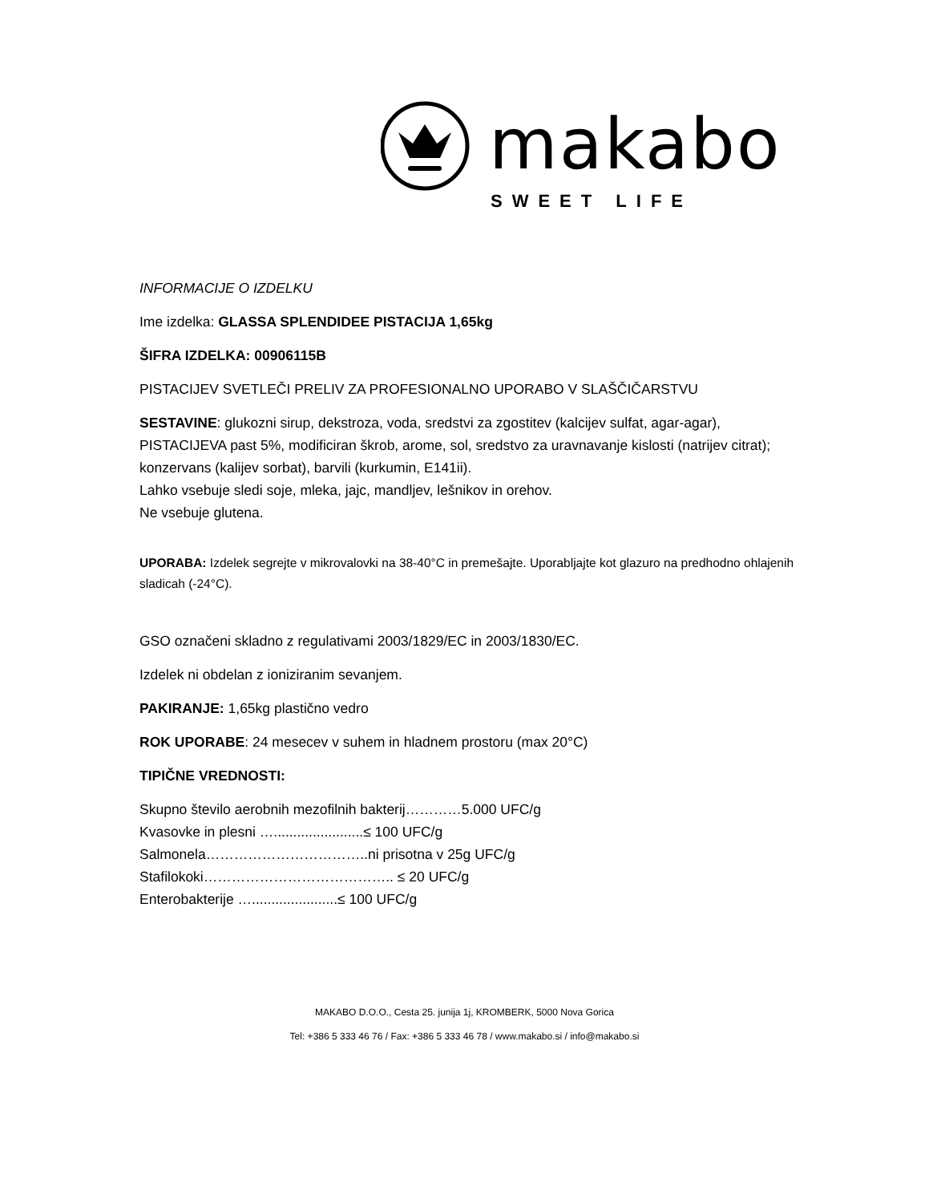makabo
SWEET LIFE
INFORMACIJE O IZDELKU
Ime izdelka: GLASSA SPLENDIDEE PISTACIJA 1,65kg
ŠIFRA IZDELKA: 00906115B
PISTACIJEV SVETLEČI PRELIV ZA PROFESIONALNO UPORABO V SLAŠČIČARSTVU
SESTAVINE: glukozni sirup, dekstroza, voda, sredstvi za zgostitev (kalcijev sulfat, agar-agar), PISTACIJEVA past 5%, modificiran škrob, arome, sol, sredstvo za uravnavanje kislosti (natrijev citrat); konzervans (kalijev sorbat), barvili (kurkumin, E141ii).
Lahko vsebuje sledi soje, mleka, jajc, mandljev, lešnikov in orehov.
Ne vsebuje glutena.
UPORABA: Izdelek segrejte v mikrovalovki na 38-40°C in premešajte. Uporabljajte kot glazuro na predhodno ohlajenih sladicah (-24°C).
GSO označeni skladno z regulativami 2003/1829/EC in 2003/1830/EC.
Izdelek ni obdelan z ioniziranim sevanjem.
PAKIRANJE: 1,65kg plastično vedro
ROK UPORABE: 24 mesecev v suhem in hladnem prostoru (max 20°C)
TIPIČNE VREDNOSTI:
Skupno število aerobnih mezofilnih bakterij…………5.000 UFC/g
Kvasovke in plesni ….......................≤ 100 UFC/g
Salmonela……………………………..ni prisotna v 25g UFC/g
Stafilokoki………………………………….. ≤ 20 UFC/g
Enterobakterije …......................≤ 100 UFC/g
MAKABO D.O.O., Cesta 25. junija 1j, KROMBERK, 5000 Nova Gorica
Tel: +386 5 333 46 76 / Fax: +386 5 333 46 78 / www.makabo.si / info@makabo.si